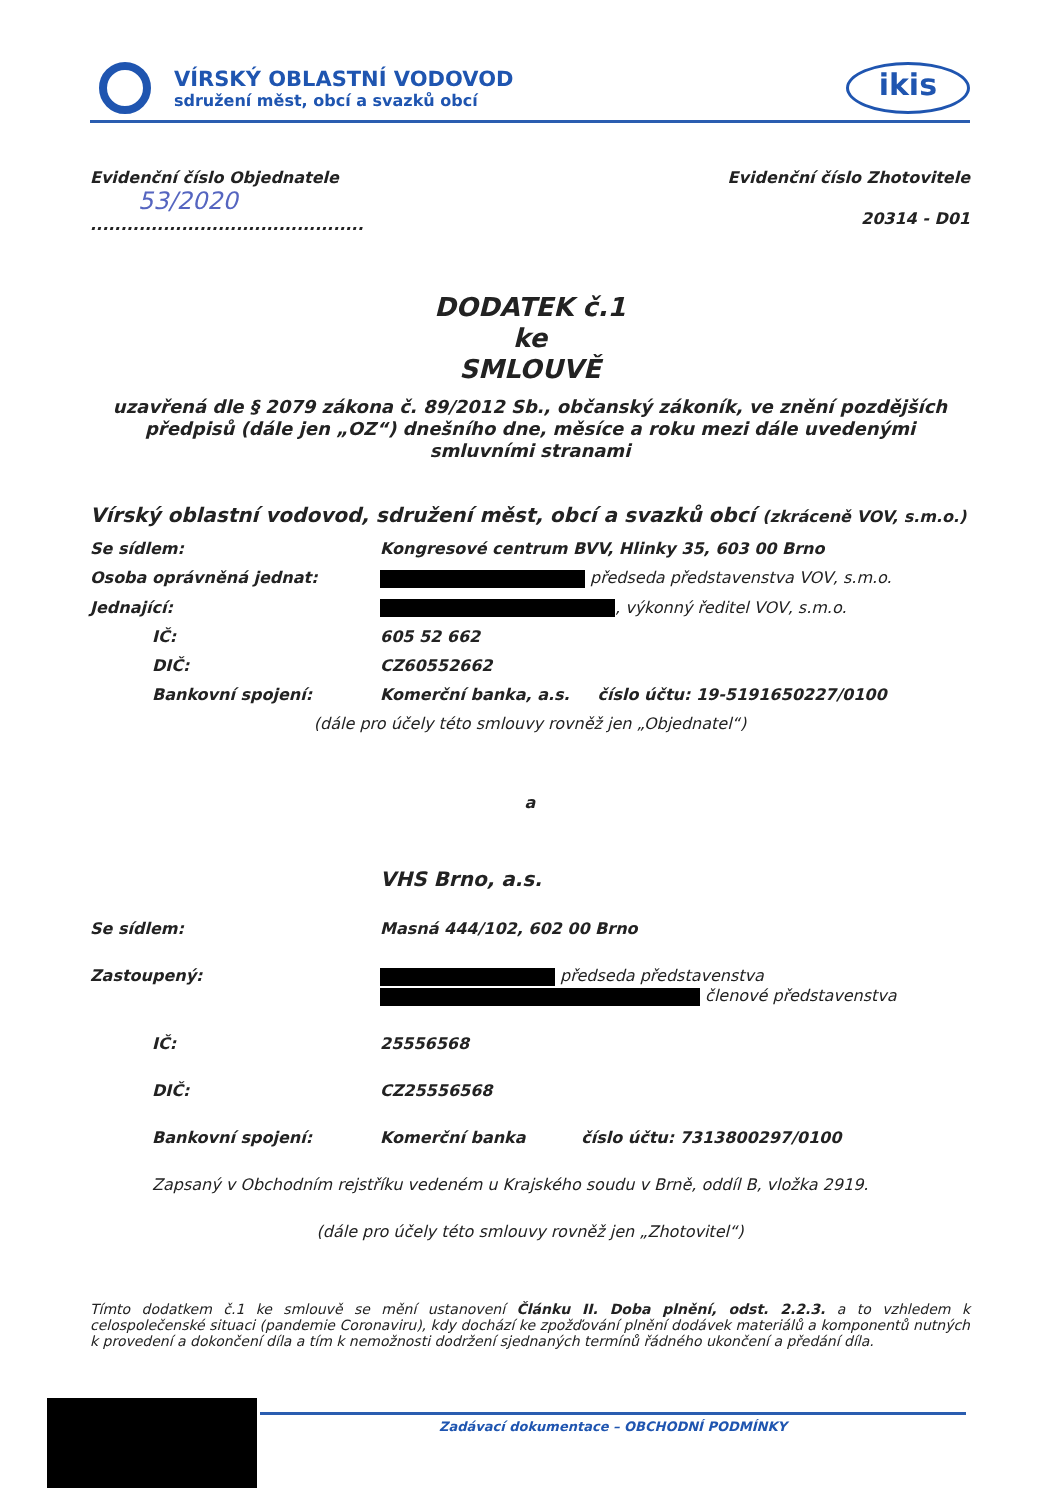VÍRSKÝ OBLASTNÍ VODOVOD
sdružení měst, obcí a svazků obcí
ikis
Evidenční číslo Objednatele
53/2020
.............................................
Evidenční číslo Zhotovitele
20314 - D01
DODATEK č.1
ke
SMLOUVĚ
uzavřená dle § 2079 zákona č. 89/2012 Sb., občanský zákoník, ve znění pozdějších předpisů (dále jen „OZ“) dnešního dne, měsíce a roku mezi dále uvedenými smluvními stranami
Vírský oblastní vodovod, sdružení měst, obcí a svazků obcí (zkráceně VOV, s.m.o.)
Se sídlem: Kongresové centrum BVV, Hlinky 35, 603 00 Brno
Osoba oprávněná jednat: předseda představenstva VOV, s.m.o.
Jednající: , výkonný ředitel VOV, s.m.o.
IČ: 605 52 662
DIČ: CZ60552662
Bankovní spojení: Komerční banka, a.s. číslo účtu: 19-5191650227/0100
(dále pro účely této smlouvy rovněž jen „Objednatel“)
a
VHS Brno, a.s.
Se sídlem: Masná 444/102, 602 00 Brno
Zastoupený: předseda představenstva
členové představenstva
IČ: 25556568
DIČ: CZ25556568
Bankovní spojení: Komerční banka číslo účtu: 7313800297/0100
Zapsaný v Obchodním rejstříku vedeném u Krajského soudu v Brně, oddíl B, vložka 2919.
(dále pro účely této smlouvy rovněž jen „Zhotovitel“)
Tímto dodatkem č.1 ke smlouvě se mění ustanovení Článku II. Doba plnění, odst. 2.2.3. a to vzhledem k celospolečenské situaci (pandemie Coronaviru), kdy dochází ke zpožďování plnění dodávek materiálů a komponentů nutných k provedení a dokončení díla a tím k nemožnosti dodržení sjednaných termínů řádného ukončení a předání díla.
Zadávací dokumentace – OBCHODNÍ PODMÍNKY